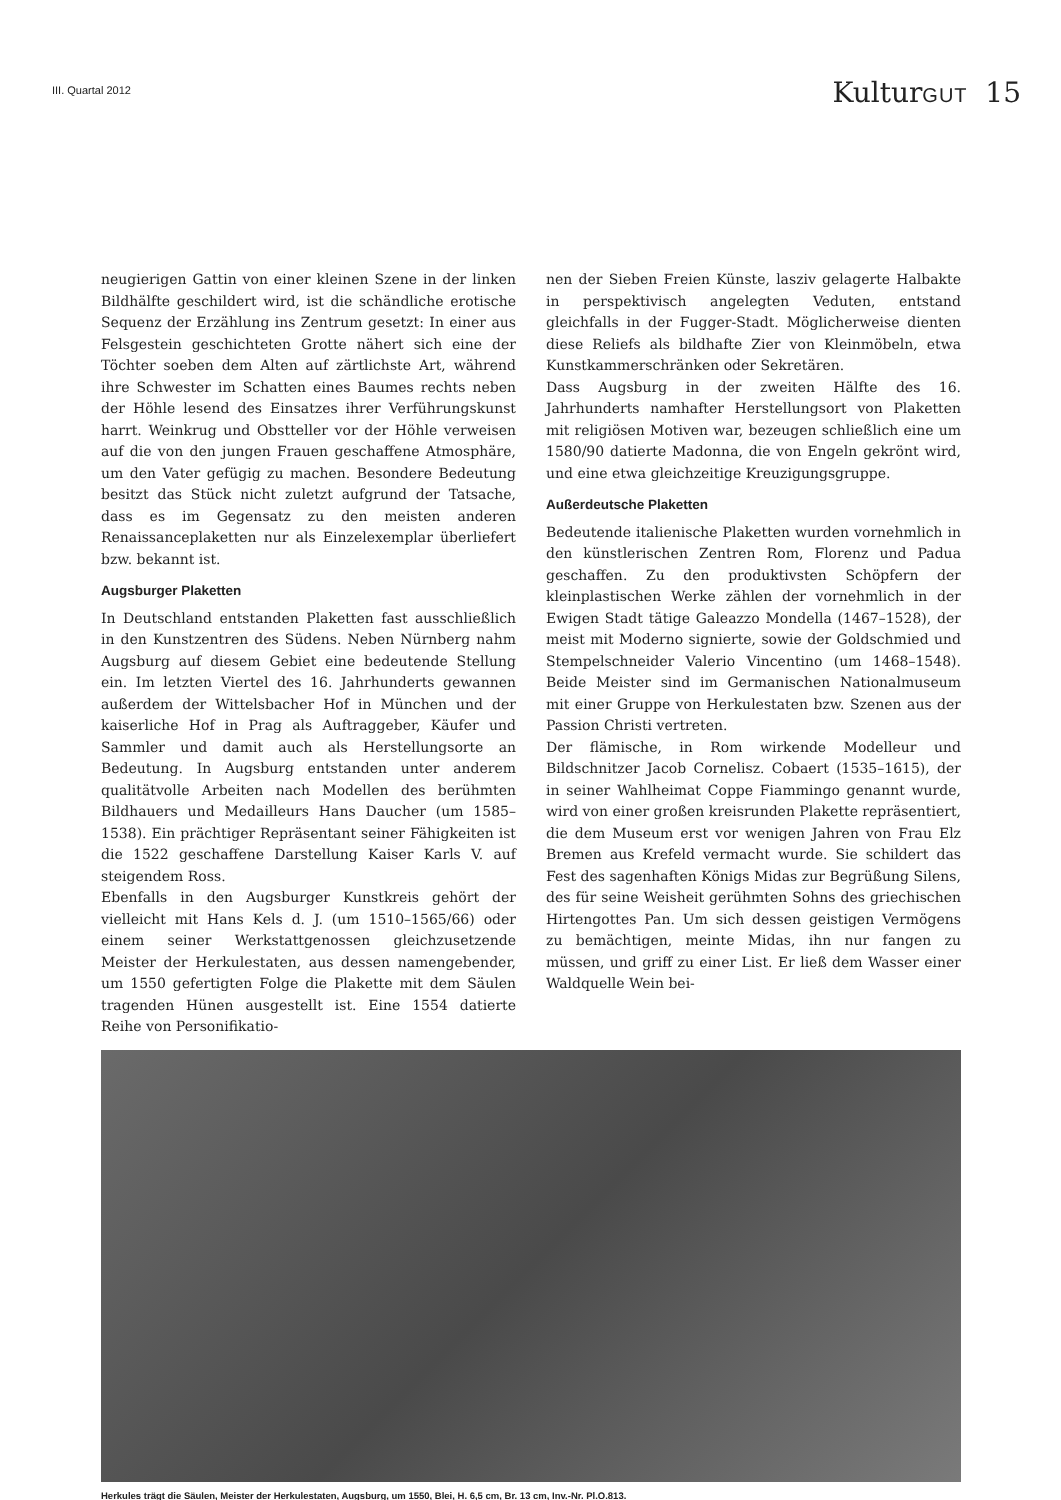III. Quartal 2012
KulturGUT 15
neugierigen Gattin von einer kleinen Szene in der linken Bildhälfte geschildert wird, ist die schändliche erotische Sequenz der Erzählung ins Zentrum gesetzt: In einer aus Felsgestein geschichteten Grotte nähert sich eine der Töchter soeben dem Alten auf zärtlichste Art, während ihre Schwester im Schatten eines Baumes rechts neben der Höhle lesend des Einsatzes ihrer Verführungskunst harrt. Weinkrug und Obstteller vor der Höhle verweisen auf die von den jungen Frauen geschaffene Atmosphäre, um den Vater gefügig zu machen. Besondere Bedeutung besitzt das Stück nicht zuletzt aufgrund der Tatsache, dass es im Gegensatz zu den meisten anderen Renaissanceplaketten nur als Einzelexemplar überliefert bzw. bekannt ist.
Augsburger Plaketten
In Deutschland entstanden Plaketten fast ausschließlich in den Kunstzentren des Südens. Neben Nürnberg nahm Augsburg auf diesem Gebiet eine bedeutende Stellung ein. Im letzten Viertel des 16. Jahrhunderts gewannen außerdem der Wittelsbacher Hof in München und der kaiserliche Hof in Prag als Auftraggeber, Käufer und Sammler und damit auch als Herstellungsorte an Bedeutung. In Augsburg entstanden unter anderem qualitätvolle Arbeiten nach Modellen des berühmten Bildhauers und Medailleurs Hans Daucher (um 1585–1538). Ein prächtiger Repräsentant seiner Fähigkeiten ist die 1522 geschaffene Darstellung Kaiser Karls V. auf steigendem Ross.
Ebenfalls in den Augsburger Kunstkreis gehört der vielleicht mit Hans Kels d. J. (um 1510–1565/66) oder einem seiner Werkstattgenossen gleichzusetzende Meister der Herkulestaten, aus dessen namengebender, um 1550 gefertigten Folge die Plakette mit dem Säulen tragenden Hünen ausgestellt ist. Eine 1554 datierte Reihe von Personifikatio-
nen der Sieben Freien Künste, lasziv gelagerte Halbakte in perspektivisch angelegten Veduten, entstand gleichfalls in der Fugger-Stadt. Möglicherweise dienten diese Reliefs als bildhafte Zier von Kleinmöbeln, etwa Kunstkammerschränken oder Sekretären.
Dass Augsburg in der zweiten Hälfte des 16. Jahrhunderts namhafter Herstellungsort von Plaketten mit religiösen Motiven war, bezeugen schließlich eine um 1580/90 datierte Madonna, die von Engeln gekrönt wird, und eine etwa gleichzeitige Kreuzigungsgruppe.
Außerdeutsche Plaketten
Bedeutende italienische Plaketten wurden vornehmlich in den künstlerischen Zentren Rom, Florenz und Padua geschaffen. Zu den produktivsten Schöpfern der kleinplastischen Werke zählen der vornehmlich in der Ewigen Stadt tätige Galeazzo Mondella (1467–1528), der meist mit Moderno signierte, sowie der Goldschmied und Stempelschneider Valerio Vincentino (um 1468–1548). Beide Meister sind im Germanischen Nationalmuseum mit einer Gruppe von Herkulestaten bzw. Szenen aus der Passion Christi vertreten.
Der flämische, in Rom wirkende Modelleur und Bildschnitzer Jacob Cornelisz. Cobaert (1535–1615), der in seiner Wahlheimat Coppe Fiammingo genannt wurde, wird von einer großen kreisrunden Plakette repräsentiert, die dem Museum erst vor wenigen Jahren von Frau Elz Bremen aus Krefeld vermacht wurde. Sie schildert das Fest des sagenhaften Königs Midas zur Begrüßung Silens, des für seine Weisheit gerühmten Sohns des griechischen Hirtengottes Pan. Um sich dessen geistigen Vermögens zu bemächtigen, meinte Midas, ihn nur fangen zu müssen, und griff zu einer List. Er ließ dem Wasser einer Waldquelle Wein bei-
Herkules trägt die Säulen, Meister der Herkulestaten, Augsburg, um 1550, Blei, H. 6,5 cm, Br. 13 cm, Inv.-Nr. Pl.O.813.